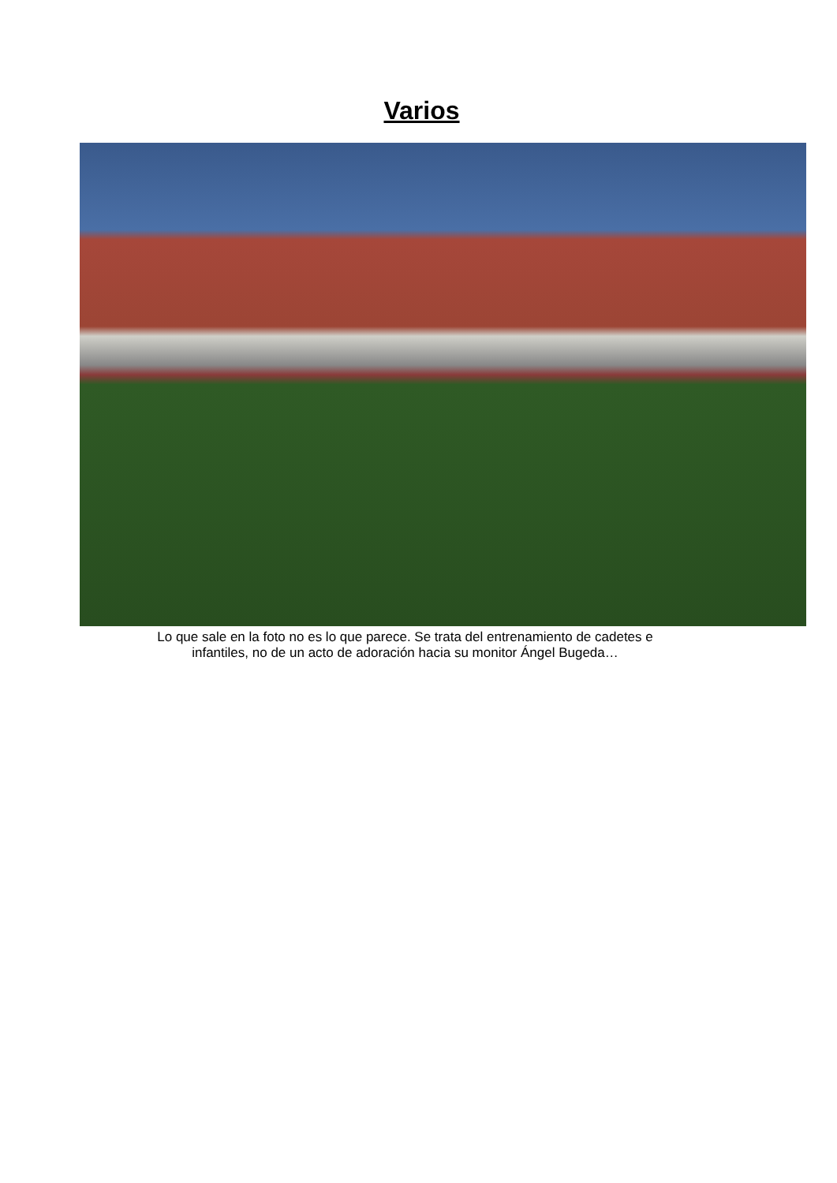Varios
Lo que sale en la foto no es lo que parece. Se trata del entrenamiento de cadetes e
infantiles, no de un acto de adoración hacia su monitor Ángel Bugeda…